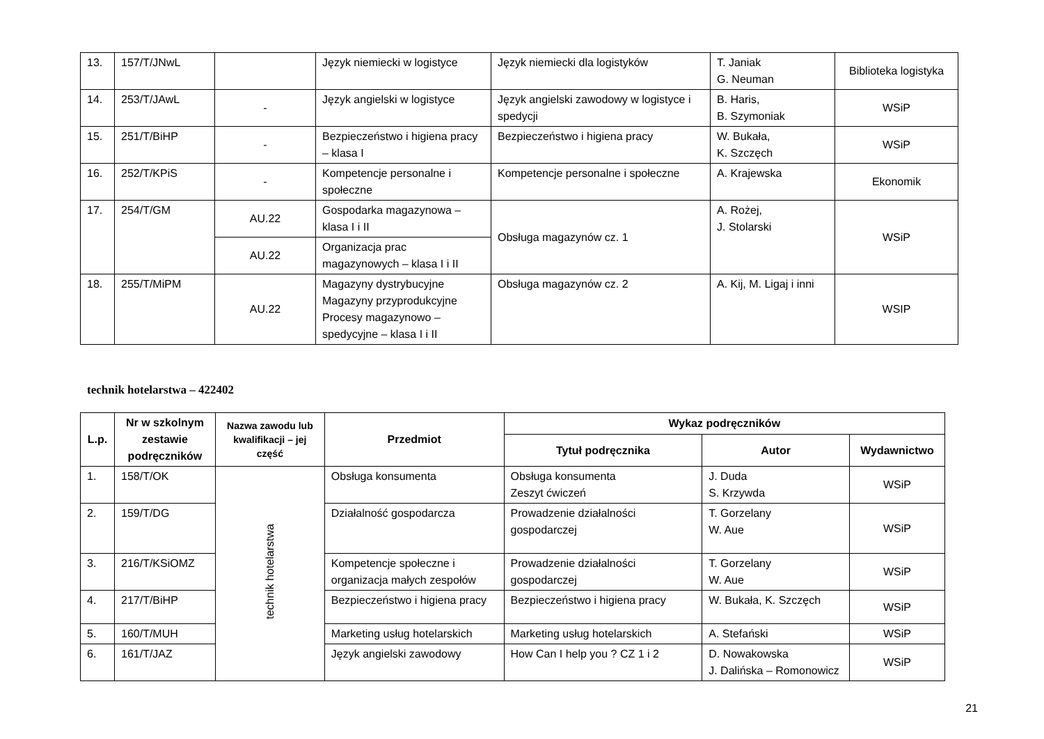| 13. | 157/T/JNwL | | Język niemiecki w logistyce | Język niemiecki dla logistyków | T. Janiak G. Neuman | Biblioteka logistyka |
| 14. | 253/T/JAwL | - | Język angielski w logistyce | Język angielski zawodowy w logistyce i spedycji | B. Haris, B. Szymoniak | WSiP |
| 15. | 251/T/BiHP | - | Bezpieczeństwo i higiena pracy – klasa I | Bezpieczeństwo i higiena pracy | W. Bukała, K. Szczęch | WSiP |
| 16. | 252/T/KPiS | - | Kompetencje personalne i społeczne | Kompetencje personalne i społeczne | A. Krajewska | Ekonomik |
| 17. | 254/T/GM | AU.22 | Gospodarka magazynowa – klasa I i II | Obsługa magazynów cz. 1 | A. Rożej, J. Stolarski | WSiP |
| | | AU.22 | Organizacja prac magazynowych – klasa I i II | | | |
| 18. | 255/T/MiPM | AU.22 | Magazyny dystrybucyjne Magazyny przyprodukcyjne Procesy magazynowo – spedycyjne – klasa I i II | Obsługa magazynów cz. 2 | A. Kij, M. Ligaj i inni | WSIP |
technik hotelarstwa – 422402
| L.p. | Nr w szkolnym zestawie podręczników | Nazwa zawodu lub kwalifikacji – jej część | Przedmiot | Wykaz podręczników | | |
| --- | --- | --- | --- | --- | --- | --- |
| | | | | Tytuł podręcznika | Autor | Wydawnictwo |
| 1. | 158/T/OK | technik hotelarstwa | Obsługa konsumenta | Obsługa konsumenta Zeszyt ćwiczeń | J. Duda S. Krzywda | WSiP |
| 2. | 159/T/DG | | Działalność gospodarcza | Prowadzenie działalności gospodarczej | T. Gorzelany W. Aue | WSiP |
| 3. | 216/T/KSiOMZ | | Kompetencje społeczne i organizacja małych zespołów | Prowadzenie działalności gospodarczej | T. Gorzelany W. Aue | WSiP |
| 4. | 217/T/BiHP | | Bezpieczeństwo i higiena pracy | Bezpieczeństwo i higiena pracy | W. Bukała, K. Szczęch | WSiP |
| 5. | 160/T/MUH | | Marketing usług hotelarskich | Marketing usług hotelarskich | A. Stefański | WSiP |
| 6. | 161/T/JAZ | | Język angielski zawodowy | How Can I help you ? CZ 1 i 2 | D. Nowakowska J. Dalińska – Romonowicz | WSiP |
21